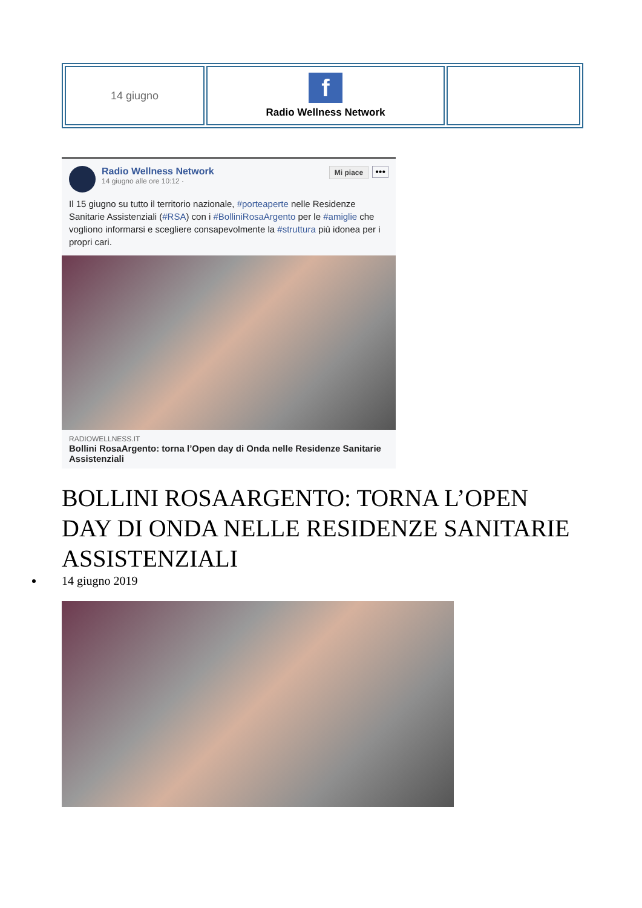| 14 giugno | f Radio Wellness Network | |
Radio Wellness Network
14 giugno alle ore 10:12 ·
Mi piace
•••
Il 15 giugno su tutto il territorio nazionale, #porteaperte nelle Residenze Sanitarie Assistenziali (#RSA) con i #BolliniRosaArgento per le #amiglie che vogliono informarsi e scegliere consapevolmente la #struttura più idonea per i propri cari.
RADIOWELLNESS.IT
Bollini RosaArgento: torna l’Open day di Onda nelle Residenze Sanitarie Assistenziali
BOLLINI ROSAARGENTO: TORNA L’OPEN DAY DI ONDA NELLE RESIDENZE SANITARIE ASSISTENZIALI
14 giugno 2019